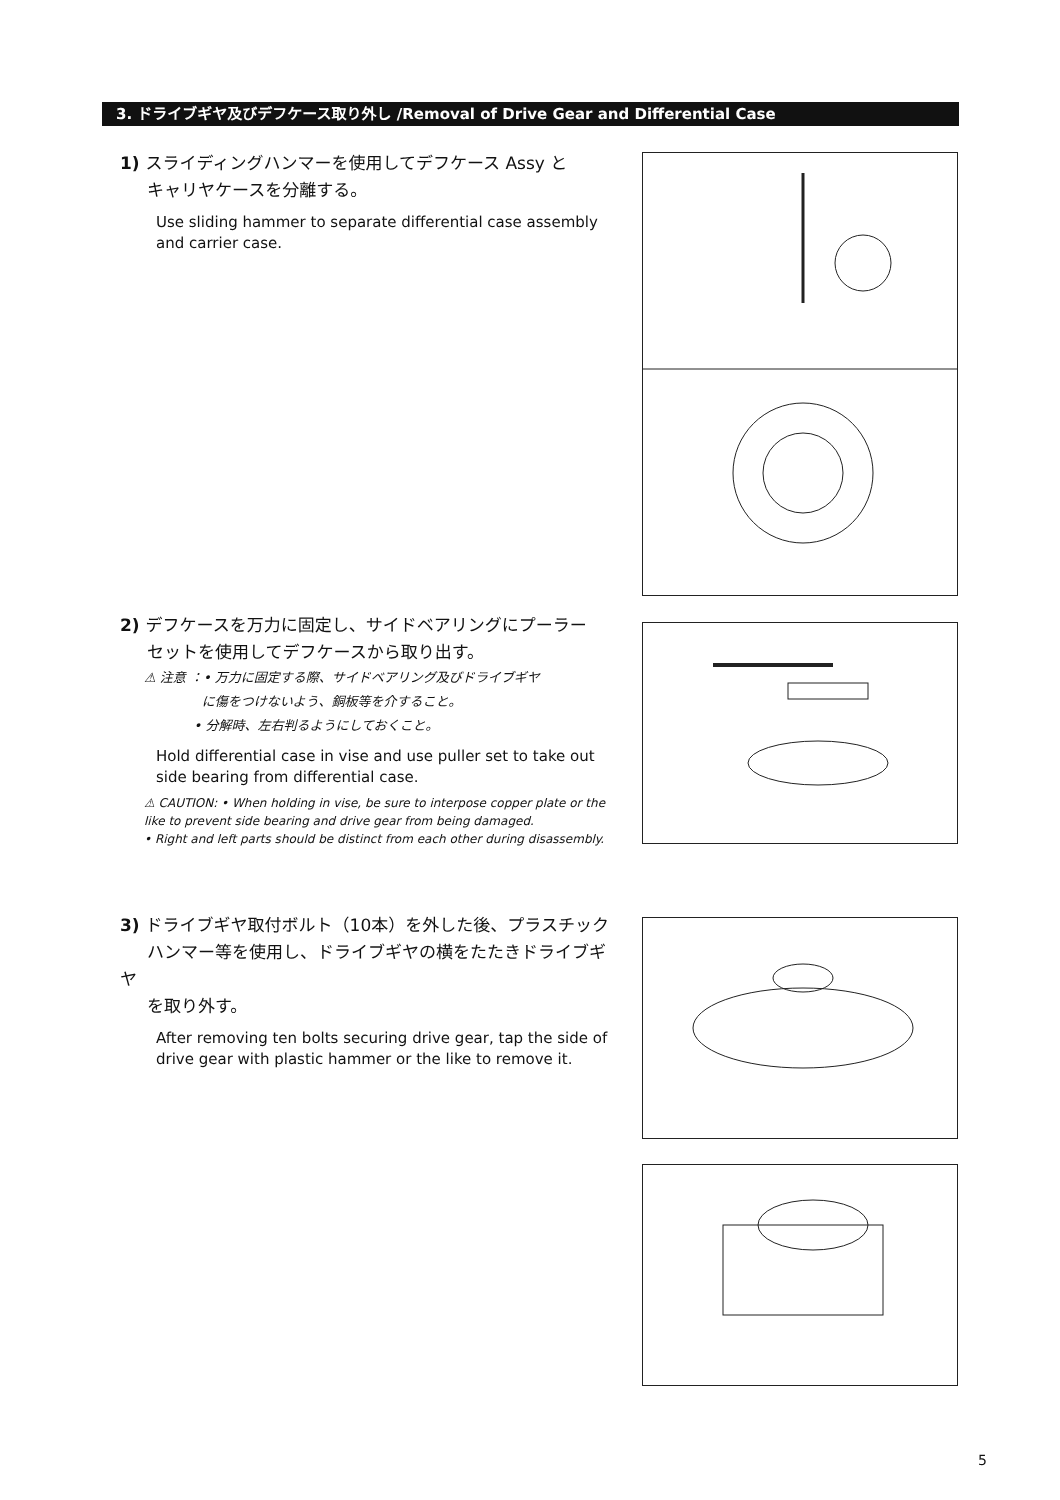3. ドライブギヤ及びデフケース取り外し /Removal of Drive Gear and Differential Case
1) スライディングハンマーを使用してデフケース Assy と
キャリヤケースを分離する。
Use sliding hammer to separate differential case assembly and carrier case.
2) デフケースを万力に固定し、サイドベアリングにプーラー
セットを使用してデフケースから取り出す。
⚠ 注意 ：• 万力に固定する際、サイドベアリング及びドライブギヤ
に傷をつけないよう、銅板等を介すること。
• 分解時、左右判るようにしておくこと。
Hold differential case in vise and use puller set to take out side bearing from differential case.
⚠ CAUTION: • When holding in vise, be sure to interpose copper plate or the like to prevent side bearing and drive gear from being damaged.
• Right and left parts should be distinct from each other during disassembly.
3) ドライブギヤ取付ボルト（10本）を外した後、プラスチック
ハンマー等を使用し、ドライブギヤの横をたたきドライブギヤ
を取り外す。
After removing ten bolts securing drive gear, tap the side of drive gear with plastic hammer or the like to remove it.
5